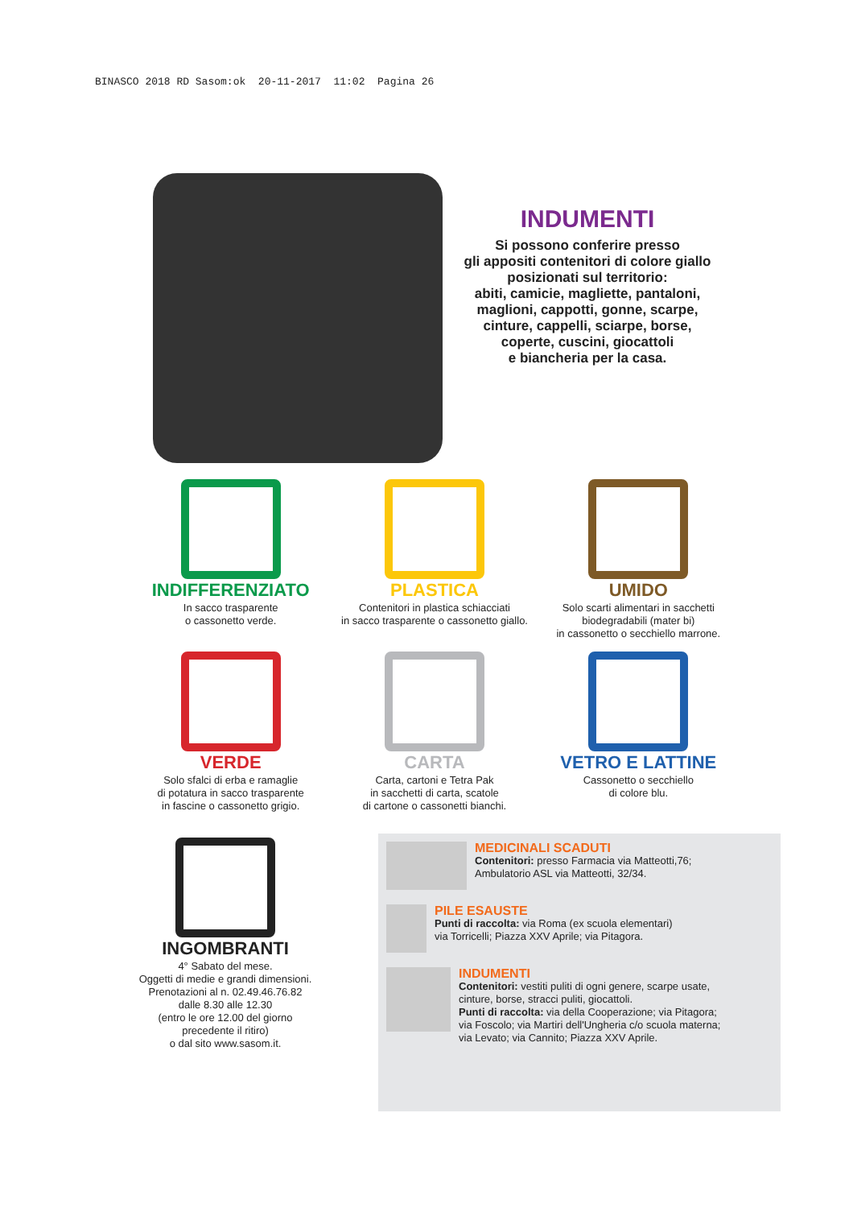BINASCO 2018 RD Sasom:ok 20-11-2017 11:02 Pagina 26
INDUMENTI
Si possono conferire presso
gli appositi contenitori di colore giallo
posizionati sul territorio:
abiti, camicie, magliette, pantaloni,
maglioni, cappotti, gonne, scarpe,
cinture, cappelli, sciarpe, borse,
coperte, cuscini, giocattoli
e biancheria per la casa.
INDIFFERENZIATO
In sacco trasparente
o cassonetto verde.
PLASTICA
Contenitori in plastica schiacciati
in sacco trasparente o cassonetto giallo.
UMIDO
Solo scarti alimentari in sacchetti
biodegradabili (mater bi)
in cassonetto o secchiello marrone.
VERDE
Solo sfalci di erba e ramaglie
di potatura in sacco trasparente
in fascine o cassonetto grigio.
CARTA
Carta, cartoni e Tetra Pak
in sacchetti di carta, scatole
di cartone o cassonetti bianchi.
VETRO E LATTINE
Cassonetto o secchiello
di colore blu.
INGOMBRANTI
4° Sabato del mese.
Oggetti di medie e grandi dimensioni.
Prenotazioni al n. 02.49.46.76.82
dalle 8.30 alle 12.30
(entro le ore 12.00 del giorno
precedente il ritiro)
o dal sito www.sasom.it.
MEDICINALI SCADUTI
Contenitori: presso Farmacia via Matteotti,76;
Ambulatorio ASL via Matteotti, 32/34.
PILE ESAUSTE
Punti di raccolta: via Roma (ex scuola elementari)
via Torricelli; Piazza XXV Aprile; via Pitagora.
INDUMENTI
Contenitori: vestiti puliti di ogni genere, scarpe usate,
cinture, borse, stracci puliti, giocattoli.
Punti di raccolta: via della Cooperazione; via Pitagora;
via Foscolo; via Martiri dell'Ungheria c/o scuola materna;
via Levato; via Cannito; Piazza XXV Aprile.